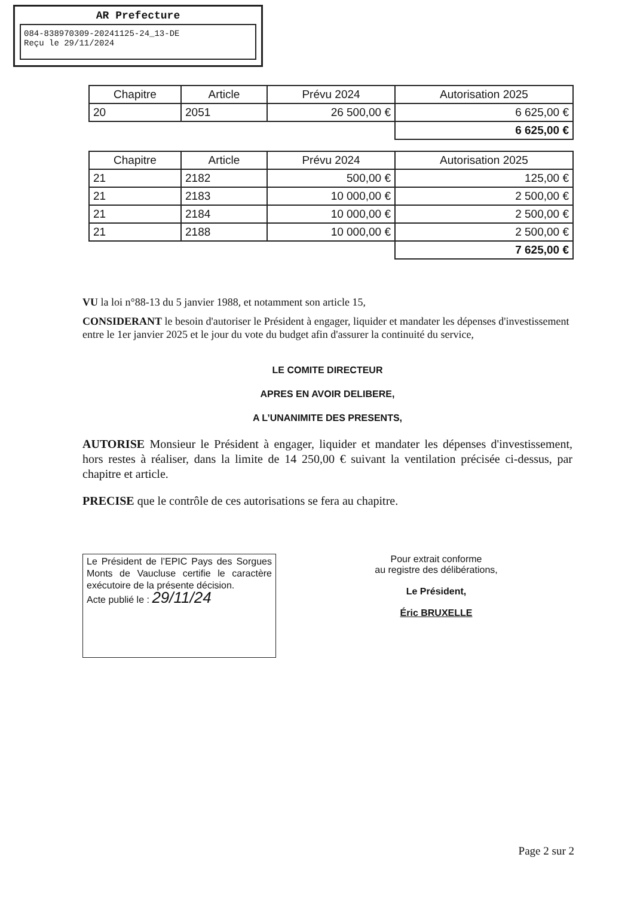AR Prefecture
084-838970309-20241125-24_13-DE
Reçu le 29/11/2024
| Chapitre | Article | Prévu 2024 | Autorisation 2025 |
| --- | --- | --- | --- |
| 20 | 2051 | 26 500,00 € | 6 625,00 € |
| | | | 6 625,00 € |
| Chapitre | Article | Prévu 2024 | Autorisation 2025 |
| --- | --- | --- | --- |
| 21 | 2182 | 500,00 € | 125,00 € |
| 21 | 2183 | 10 000,00 € | 2 500,00 € |
| 21 | 2184 | 10 000,00 € | 2 500,00 € |
| 21 | 2188 | 10 000,00 € | 2 500,00 € |
| | | | 7 625,00 € |
VU la loi n°88-13 du 5 janvier 1988, et notamment son article 15,
CONSIDERANT le besoin d'autoriser le Président à engager, liquider et mandater les dépenses d'investissement entre le 1er janvier 2025 et le jour du vote du budget afin d'assurer la continuité du service,
LE COMITE DIRECTEUR
APRES EN AVOIR DELIBERE,
A L’UNANIMITE DES PRESENTS,
AUTORISE Monsieur le Président à engager, liquider et mandater les dépenses d'investissement, hors restes à réaliser, dans la limite de 14 250,00 € suivant la ventilation précisée ci-dessus, par chapitre et article.
PRECISE que le contrôle de ces autorisations se fera au chapitre.
Le Président de l’EPIC Pays des Sorgues Monts de Vaucluse certifie le caractère exécutoire de la présente décision.
Acte publié le : 29/11/24
Pour extrait conforme
au registre des délibérations,
Le Président,
Éric BRUXELLE
Page 2 sur 2